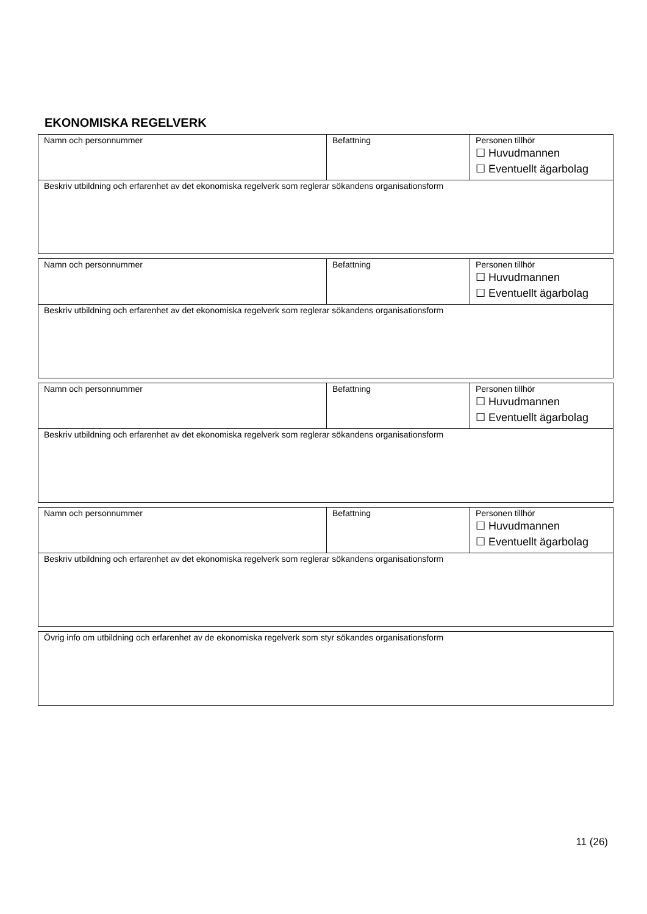EKONOMISKA REGELVERK
| Namn och personnummer | Befattning | Personen tillhör ☐ Huvudmannen ☐ Eventuellt ägarbolag |
| Beskriv utbildning och erfarenhet av det ekonomiska regelverk som reglerar sökandens organisationsform | | |
| Namn och personnummer | Befattning | Personen tillhör ☐ Huvudmannen ☐ Eventuellt ägarbolag |
| Beskriv utbildning och erfarenhet av det ekonomiska regelverk som reglerar sökandens organisationsform | | |
| Namn och personnummer | Befattning | Personen tillhör ☐ Huvudmannen ☐ Eventuellt ägarbolag |
| Beskriv utbildning och erfarenhet av det ekonomiska regelverk som reglerar sökandens organisationsform | | |
| Namn och personnummer | Befattning | Personen tillhör ☐ Huvudmannen ☐ Eventuellt ägarbolag |
| Beskriv utbildning och erfarenhet av det ekonomiska regelverk som reglerar sökandens organisationsform | | |
| Övrig info om utbildning och erfarenhet av de ekonomiska regelverk som styr sökandes organisationsform |
11 (26)